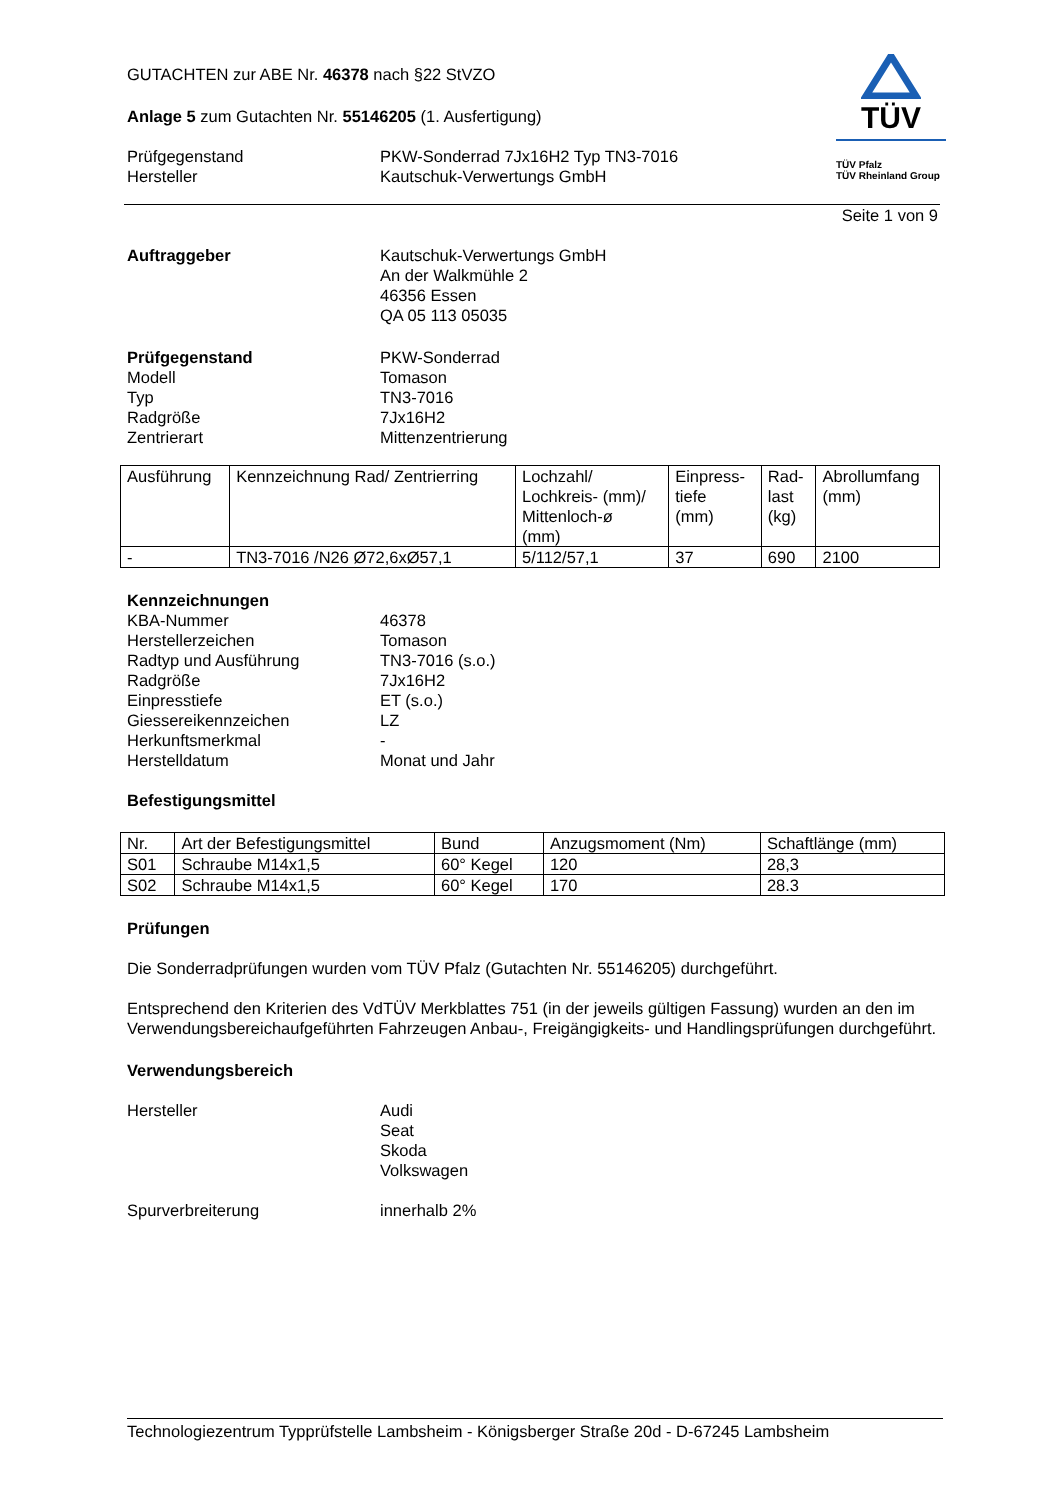TÜV
TÜV Pfalz
TÜV Rheinland Group
GUTACHTEN zur ABE Nr. 46378 nach §22 StVZO
Anlage 5 zum Gutachten Nr. 55146205 (1. Ausfertigung)
Prüfgegenstand PKW-Sonderrad 7Jx16H2 Typ TN3-7016
Hersteller Kautschuk-Verwertungs GmbH
Seite 1 von 9
Auftraggeber Kautschuk-Verwertungs GmbH
An der Walkmühle 2
46356 Essen
QA 05 113 05035
Prüfgegenstand PKW-Sonderrad
Modell Tomason
Typ TN3-7016
Radgröße 7Jx16H2
Zentrierart Mittenzentrierung
| Ausführung | Kennzeichnung Rad/ Zentrierring | Lochzahl/ Lochkreis- (mm)/ Mittenloch-ø (mm) | Einpress- tiefe (mm) | Rad- last (kg) | Abrollumfang (mm) |
| --- | --- | --- | --- | --- | --- |
| - | TN3-7016 /N26 Ø72,6xØ57,1 | 5/112/57,1 | 37 | 690 | 2100 |
Kennzeichnungen
KBA-Nummer 46378
Herstellerzeichen Tomason
Radtyp und Ausführung TN3-7016 (s.o.)
Radgröße 7Jx16H2
Einpresstiefe ET (s.o.)
Giessereikennzeichen LZ
Herkunftsmerkmal -
Herstelldatum Monat und Jahr
Befestigungsmittel
| Nr. | Art der Befestigungsmittel | Bund | Anzugsmoment (Nm) | Schaftlänge (mm) |
| --- | --- | --- | --- | --- |
| S01 | Schraube M14x1,5 | 60° Kegel | 120 | 28,3 |
| S02 | Schraube M14x1,5 | 60° Kegel | 170 | 28.3 |
Prüfungen
Die Sonderradprüfungen wurden vom TÜV Pfalz (Gutachten Nr. 55146205) durchgeführt.
Entsprechend den Kriterien des VdTÜV Merkblattes 751 (in der jeweils gültigen Fassung) wurden an den im Verwendungsbereichaufgeführten Fahrzeugen Anbau-, Freigängigkeits- und Handlingsprüfungen durchgeführt.
Verwendungsbereich
Hersteller Audi
Seat
Skoda
Volkswagen
Spurverbreiterung innerhalb 2%
Technologiezentrum Typprüfstelle Lambsheim - Königsberger Straße 20d - D-67245 Lambsheim